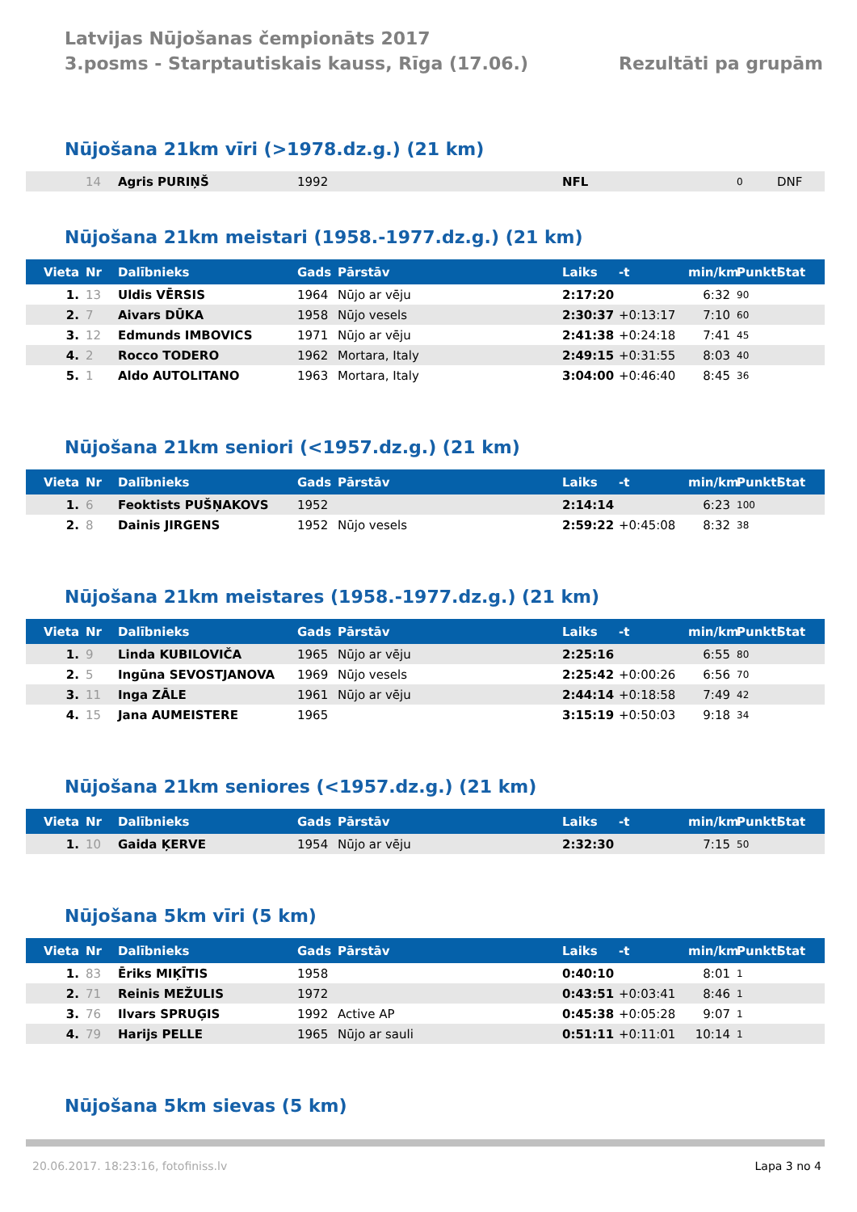Latvijas Nūjošanas čempionāts 2017
3.posms - Starptautiskais kauss, Rīga (17.06.)
Rezultāti pa grupām
Nūjošana 21km vīri (>1978.dz.g.) (21 km)
| | 14 | Agris PURIŅŠ | 1992 | | NFL | | | 0 | DNF |
Nūjošana 21km meistari (1958.-1977.dz.g.) (21 km)
| Vieta | Nr | Dalībnieks | Gads | Pārstāv | Laiks | -t | min/km | Punkti | Stat |
| --- | --- | --- | --- | --- | --- | --- | --- | --- | --- |
| 1. | 13 | Uldis VĒRSIS | 1964 | Nūjo ar vēju | 2:17:20 | | 6:32 | 90 | |
| 2. | 7 | Aivars DŪKA | 1958 | Nūjo vesels | 2:30:37 | +0:13:17 | 7:10 | 60 | |
| 3. | 12 | Edmunds IMBOVICS | 1971 | Nūjo ar vēju | 2:41:38 | +0:24:18 | 7:41 | 45 | |
| 4. | 2 | Rocco TODERO | 1962 | Mortara, Italy | 2:49:15 | +0:31:55 | 8:03 | 40 | |
| 5. | 1 | Aldo AUTOLITANO | 1963 | Mortara, Italy | 3:04:00 | +0:46:40 | 8:45 | 36 | |
Nūjošana 21km seniori (<1957.dz.g.) (21 km)
| Vieta | Nr | Dalībnieks | Gads | Pārstāv | Laiks | -t | min/km | Punkti | Stat |
| --- | --- | --- | --- | --- | --- | --- | --- | --- | --- |
| 1. | 6 | Feoktists PUŠŅAKOVS | 1952 | | 2:14:14 | | 6:23 | 100 | |
| 2. | 8 | Dainis JIRGENS | 1952 | Nūjo vesels | 2:59:22 | +0:45:08 | 8:32 | 38 | |
Nūjošana 21km meistares (1958.-1977.dz.g.) (21 km)
| Vieta | Nr | Dalībnieks | Gads | Pārstāv | Laiks | -t | min/km | Punkti | Stat |
| --- | --- | --- | --- | --- | --- | --- | --- | --- | --- |
| 1. | 9 | Linda KUBILOVIČA | 1965 | Nūjo ar vēju | 2:25:16 | | 6:55 | 80 | |
| 2. | 5 | Ingūna SEVOSTJANOVA | 1969 | Nūjo vesels | 2:25:42 | +0:00:26 | 6:56 | 70 | |
| 3. | 11 | Inga ZĀLE | 1961 | Nūjo ar vēju | 2:44:14 | +0:18:58 | 7:49 | 42 | |
| 4. | 15 | Jana AUMEISTERE | 1965 | | 3:15:19 | +0:50:03 | 9:18 | 34 | |
Nūjošana 21km seniores (<1957.dz.g.) (21 km)
| Vieta | Nr | Dalībnieks | Gads | Pārstāv | Laiks | -t | min/km | Punkti | Stat |
| --- | --- | --- | --- | --- | --- | --- | --- | --- | --- |
| 1. | 10 | Gaida ĶERVE | 1954 | Nūjo ar vēju | 2:32:30 | | 7:15 | 50 | |
Nūjošana 5km vīri (5 km)
| Vieta | Nr | Dalībnieks | Gads | Pārstāv | Laiks | -t | min/km | Punkti | Stat |
| --- | --- | --- | --- | --- | --- | --- | --- | --- | --- |
| 1. | 83 | Ēriks MIĶĪTIS | 1958 | | 0:40:10 | | 8:01 | 1 | |
| 2. | 71 | Reinis MEŽULIS | 1972 | | 0:43:51 | +0:03:41 | 8:46 | 1 | |
| 3. | 76 | Ilvars SPRUĢIS | 1992 | Active AP | 0:45:38 | +0:05:28 | 9:07 | 1 | |
| 4. | 79 | Harijs PELLE | 1965 | Nūjo ar sauli | 0:51:11 | +0:11:01 | 10:14 | 1 | |
Nūjošana 5km sievas (5 km)
20.06.2017. 18:23:16, fotofiniss.lv Lapa 3 no 4